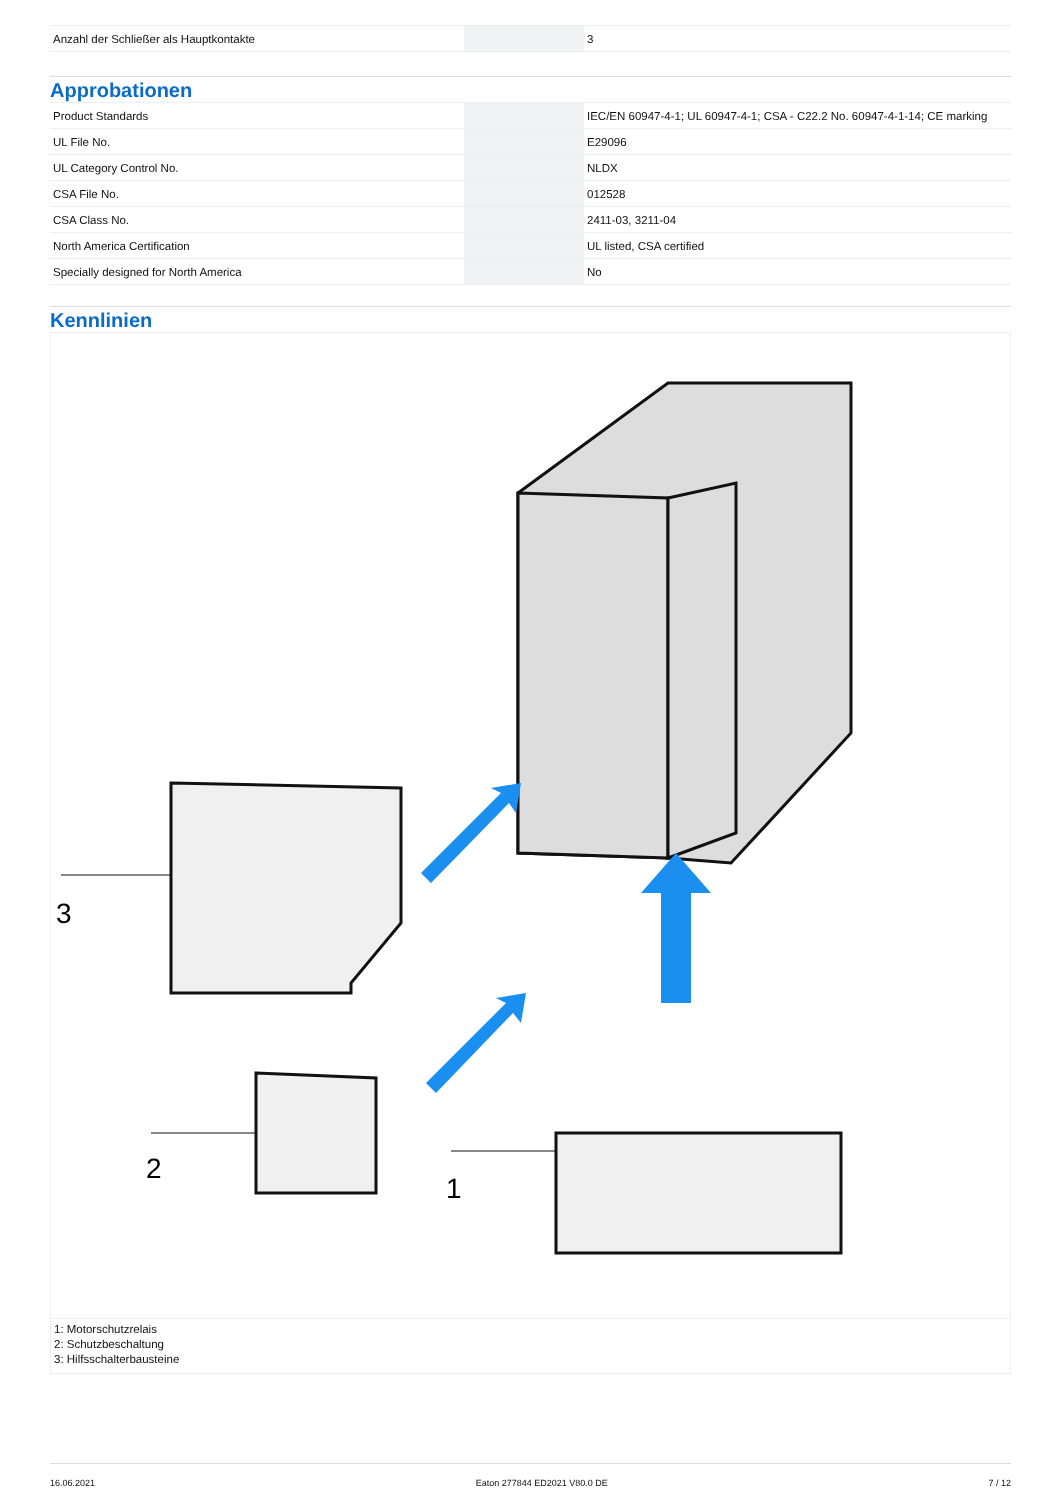| Anzahl der Schließer als Hauptkontakte | | 3 |
Approbationen
| Product Standards | | IEC/EN 60947-4-1; UL 60947-4-1; CSA - C22.2 No. 60947-4-1-14; CE marking |
| UL File No. | | E29096 |
| UL Category Control No. | | NLDX |
| CSA File No. | | 012528 |
| CSA Class No. | | 2411-03, 3211-04 |
| North America Certification | | UL listed, CSA certified |
| Specially designed for North America | | No |
Kennlinien
3
2
1
1: Motorschutzrelais
2: Schutzbeschaltung
3: Hilfsschalterbausteine
16.06.2021 Eaton 277844 ED2021 V80.0 DE 7 / 12